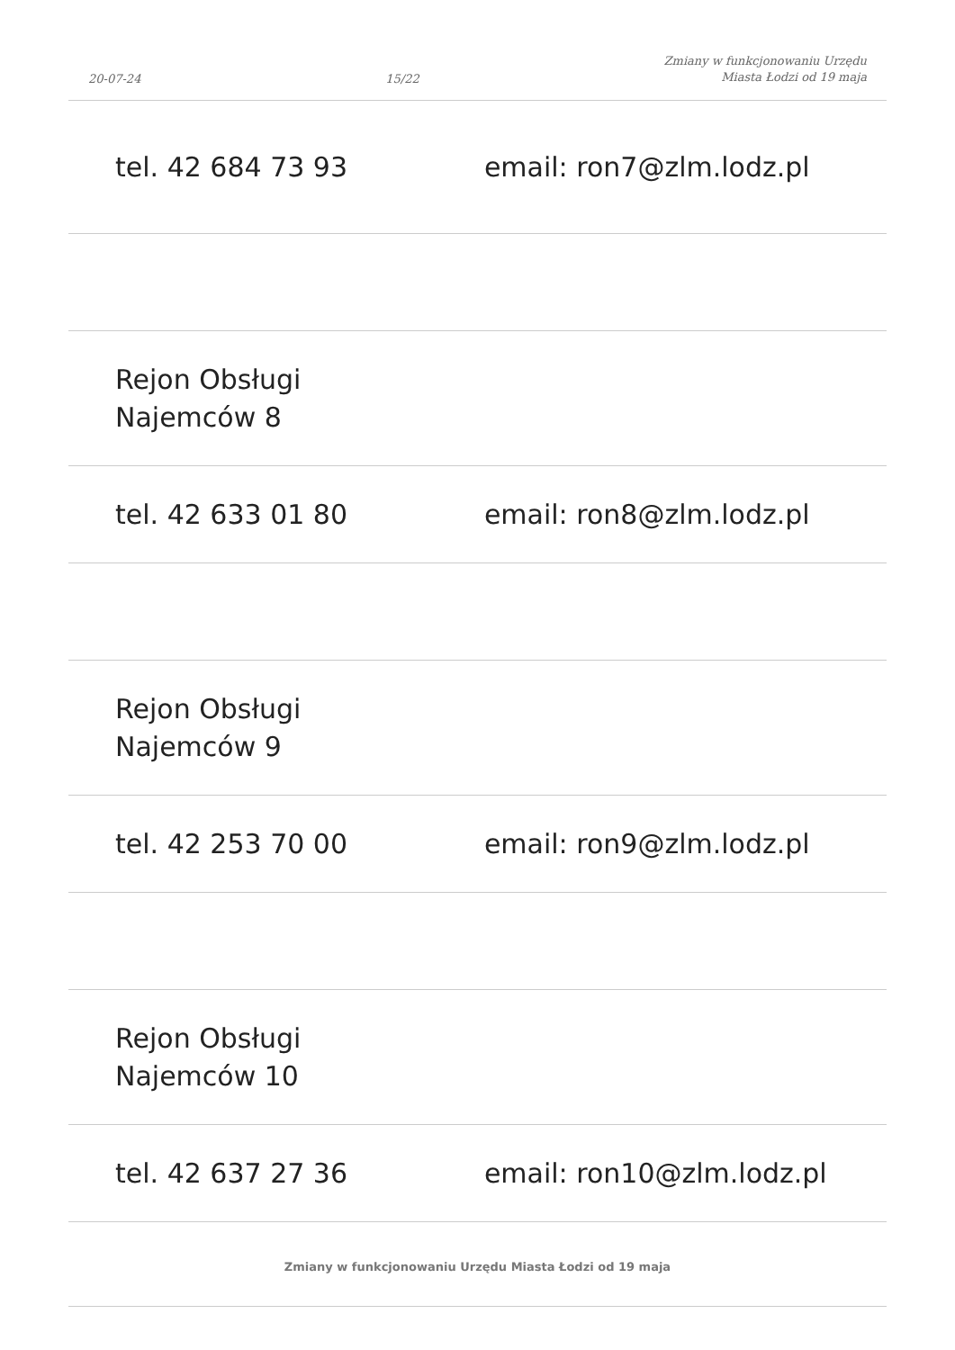20-07-24 15/22 Zmiany w funkcjonowaniu Urzędu
Miasta Łodzi od 19 maja
| tel. 42 684 73 93 | email: ron7@zlm.lodz.pl |
| Rejon Obsługi Najemców 8 | |
| tel. 42 633 01 80 | email: ron8@zlm.lodz.pl |
| Rejon Obsługi Najemców 9 | |
| tel. 42 253 70 00 | email: ron9@zlm.lodz.pl |
| Rejon Obsługi Najemców 10 | |
| tel. 42 637 27 36 | email: ron10@zlm.lodz.pl |
Zmiany w funkcjonowaniu Urzędu Miasta Łodzi od 19 maja